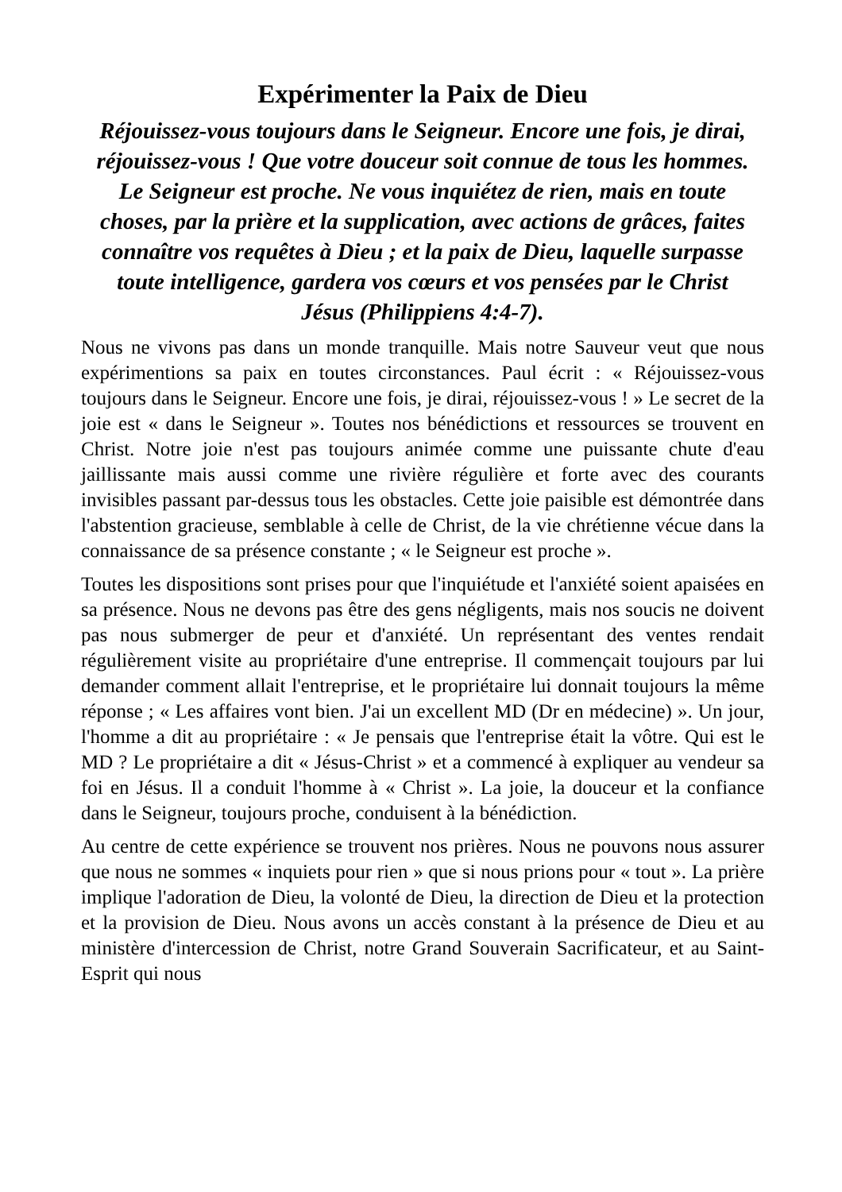Expérimenter la Paix de Dieu
Réjouissez-vous toujours dans le Seigneur. Encore une fois, je dirai, réjouissez-vous ! Que votre douceur soit connue de tous les hommes. Le Seigneur est proche. Ne vous inquiétez de rien, mais en toute choses, par la prière et la supplication, avec actions de grâces, faites connaître vos requêtes à Dieu ; et la paix de Dieu, laquelle surpasse toute intelligence, gardera vos cœurs et vos pensées par le Christ Jésus (Philippiens 4:4-7).
Nous ne vivons pas dans un monde tranquille. Mais notre Sauveur veut que nous expérimentions sa paix en toutes circonstances. Paul écrit : « Réjouissez-vous toujours dans le Seigneur. Encore une fois, je dirai, réjouissez-vous ! » Le secret de la joie est « dans le Seigneur ». Toutes nos bénédictions et ressources se trouvent en Christ. Notre joie n'est pas toujours animée comme une puissante chute d'eau jaillissante mais aussi comme une rivière régulière et forte avec des courants invisibles passant par-dessus tous les obstacles. Cette joie paisible est démontrée dans l'abstention gracieuse, semblable à celle de Christ, de la vie chrétienne vécue dans la connaissance de sa présence constante ; « le Seigneur est proche ».
Toutes les dispositions sont prises pour que l'inquiétude et l'anxiété soient apaisées en sa présence. Nous ne devons pas être des gens négligents, mais nos soucis ne doivent pas nous submerger de peur et d'anxiété. Un représentant des ventes rendait régulièrement visite au propriétaire d'une entreprise. Il commençait toujours par lui demander comment allait l'entreprise, et le propriétaire lui donnait toujours la même réponse ; « Les affaires vont bien. J'ai un excellent MD (Dr en médecine) ». Un jour, l'homme a dit au propriétaire : « Je pensais que l'entreprise était la vôtre. Qui est le MD ? Le propriétaire a dit « Jésus-Christ » et a commencé à expliquer au vendeur sa foi en Jésus. Il a conduit l'homme à « Christ ». La joie, la douceur et la confiance dans le Seigneur, toujours proche, conduisent à la bénédiction.
Au centre de cette expérience se trouvent nos prières. Nous ne pouvons nous assurer que nous ne sommes « inquiets pour rien » que si nous prions pour « tout ». La prière implique l'adoration de Dieu, la volonté de Dieu, la direction de Dieu et la protection et la provision de Dieu. Nous avons un accès constant à la présence de Dieu et au ministère d'intercession de Christ, notre Grand Souverain Sacrificateur, et au Saint-Esprit qui nous